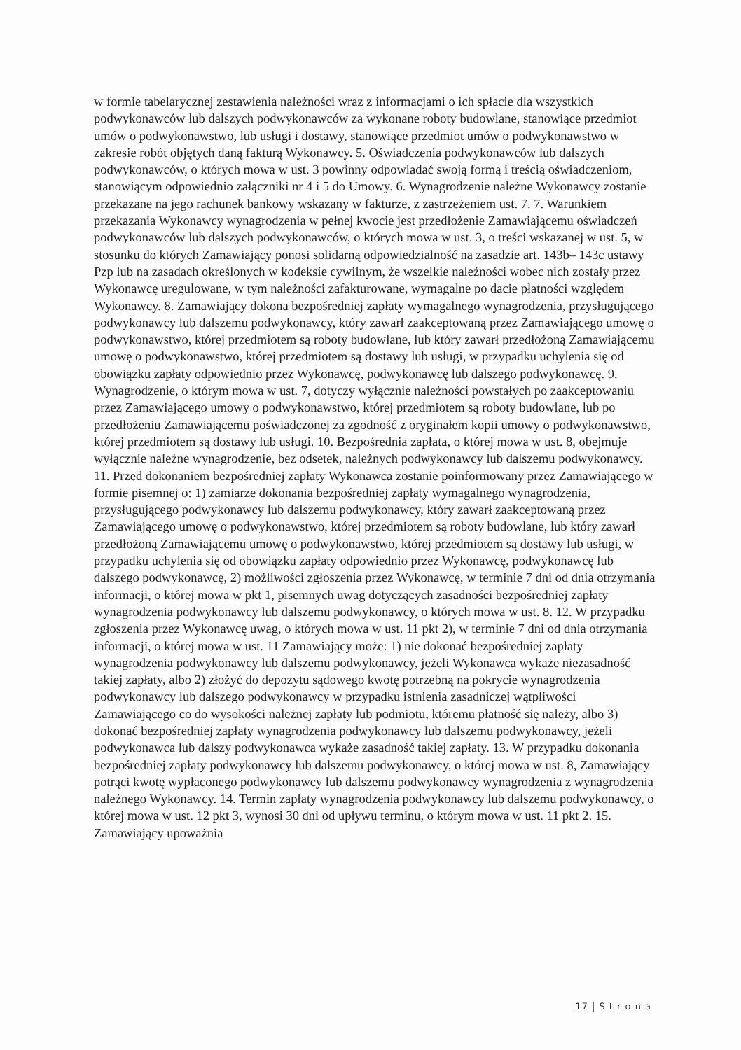w formie tabelarycznej zestawienia należności wraz z informacjami o ich spłacie dla wszystkich podwykonawców lub dalszych podwykonawców za wykonane roboty budowlane, stanowiące przedmiot umów o podwykonawstwo, lub usługi i dostawy, stanowiące przedmiot umów o podwykonawstwo w zakresie robót objętych daną fakturą Wykonawcy. 5. Oświadczenia podwykonawców lub dalszych podwykonawców, o których mowa w ust. 3 powinny odpowiadać swoją formą i treścią oświadczeniom, stanowiącym odpowiednio załączniki nr 4 i 5 do Umowy. 6. Wynagrodzenie należne Wykonawcy zostanie przekazane na jego rachunek bankowy wskazany w fakturze, z zastrzeżeniem ust. 7. 7. Warunkiem przekazania Wykonawcy wynagrodzenia w pełnej kwocie jest przedłożenie Zamawiającemu oświadczeń podwykonawców lub dalszych podwykonawców, o których mowa w ust. 3, o treści wskazanej w ust. 5, w stosunku do których Zamawiający ponosi solidarną odpowiedzialność na zasadzie art. 143b– 143c ustawy Pzp lub na zasadach określonych w kodeksie cywilnym, że wszelkie należności wobec nich zostały przez Wykonawcę uregulowane, w tym należności zafakturowane, wymagalne po dacie płatności względem Wykonawcy. 8. Zamawiający dokona bezpośredniej zapłaty wymagalnego wynagrodzenia, przysługującego podwykonawcy lub dalszemu podwykonawcy, który zawarł zaakceptowaną przez Zamawiającego umowę o podwykonawstwo, której przedmiotem są roboty budowlane, lub który zawarł przedłożoną Zamawiającemu umowę o podwykonawstwo, której przedmiotem są dostawy lub usługi, w przypadku uchylenia się od obowiązku zapłaty odpowiednio przez Wykonawcę, podwykonawcę lub dalszego podwykonawcę. 9. Wynagrodzenie, o którym mowa w ust. 7, dotyczy wyłącznie należności powstałych po zaakceptowaniu przez Zamawiającego umowy o podwykonawstwo, której przedmiotem są roboty budowlane, lub po przedłożeniu Zamawiającemu poświadczonej za zgodność z oryginałem kopii umowy o podwykonawstwo, której przedmiotem są dostawy lub usługi. 10. Bezpośrednia zapłata, o której mowa w ust. 8, obejmuje wyłącznie należne wynagrodzenie, bez odsetek, należnych podwykonawcy lub dalszemu podwykonawcy. 11. Przed dokonaniem bezpośredniej zapłaty Wykonawca zostanie poinformowany przez Zamawiającego w formie pisemnej o: 1) zamiarze dokonania bezpośredniej zapłaty wymagalnego wynagrodzenia, przysługującego podwykonawcy lub dalszemu podwykonawcy, który zawarł zaakceptowaną przez Zamawiającego umowę o podwykonawstwo, której przedmiotem są roboty budowlane, lub który zawarł przedłożoną Zamawiającemu umowę o podwykonawstwo, której przedmiotem są dostawy lub usługi, w przypadku uchylenia się od obowiązku zapłaty odpowiednio przez Wykonawcę, podwykonawcę lub dalszego podwykonawcę, 2) możliwości zgłoszenia przez Wykonawcę, w terminie 7 dni od dnia otrzymania informacji, o której mowa w pkt 1, pisemnych uwag dotyczących zasadności bezpośredniej zapłaty wynagrodzenia podwykonawcy lub dalszemu podwykonawcy, o których mowa w ust. 8. 12. W przypadku zgłoszenia przez Wykonawcę uwag, o których mowa w ust. 11 pkt 2), w terminie 7 dni od dnia otrzymania informacji, o której mowa w ust. 11 Zamawiający może: 1) nie dokonać bezpośredniej zapłaty wynagrodzenia podwykonawcy lub dalszemu podwykonawcy, jeżeli Wykonawca wykaże niezasadność takiej zapłaty, albo 2) złożyć do depozytu sądowego kwotę potrzebną na pokrycie wynagrodzenia podwykonawcy lub dalszego podwykonawcy w przypadku istnienia zasadniczej wątpliwości Zamawiającego co do wysokości należnej zapłaty lub podmiotu, któremu płatność się należy, albo 3) dokonać bezpośredniej zapłaty wynagrodzenia podwykonawcy lub dalszemu podwykonawcy, jeżeli podwykonawca lub dalszy podwykonawca wykaże zasadność takiej zapłaty. 13. W przypadku dokonania bezpośredniej zapłaty podwykonawcy lub dalszemu podwykonawcy, o której mowa w ust. 8, Zamawiający potrąci kwotę wypłaconego podwykonawcy lub dalszemu podwykonawcy wynagrodzenia z wynagrodzenia należnego Wykonawcy. 14. Termin zapłaty wynagrodzenia podwykonawcy lub dalszemu podwykonawcy, o której mowa w ust. 12 pkt 3, wynosi 30 dni od upływu terminu, o którym mowa w ust. 11 pkt 2. 15. Zamawiający upoważnia
17 | S t r o n a